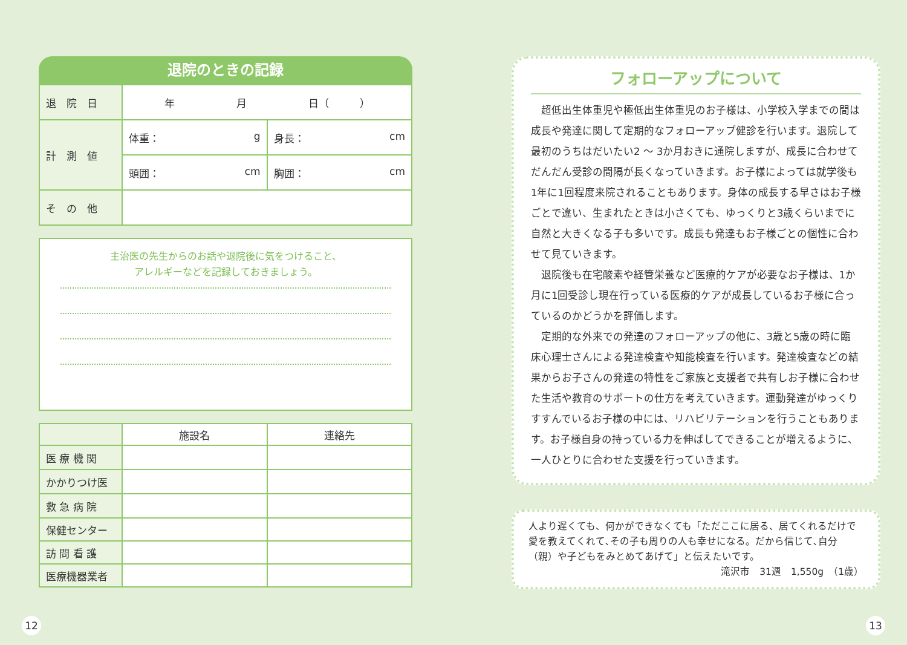退院のときの記録
| 退 院 日 | 年 月 日（ ） | |
| 計 測 値 | 体重： g | 身長： cm |
| | 頭囲： cm | 胸囲： cm |
| そ の 他 | | |
主治医の先生からのお話や退院後に気をつけること、
アレルギーなどを記録しておきましょう。
| | 施設名 | 連絡先 |
| --- | --- | --- |
| 医 療 機 関 | | |
| かかりつけ医 | | |
| 救 急 病 院 | | |
| 保健センター | | |
| 訪 問 看 護 | | |
| 医療機器業者 | | |
フォローアップについて
超低出生体重児や極低出生体重児のお子様は、小学校入学までの間は成長や発達に関して定期的なフォローアップ健診を行います。退院して最初のうちはだいたい2 ～ 3か月おきに通院しますが、成長に合わせてだんだん受診の間隔が長くなっていきます。お子様によっては就学後も1年に1回程度来院されることもあります。身体の成長する早さはお子様ごとで違い、生まれたときは小さくても、ゆっくりと3歳くらいまでに自然と大きくなる子も多いです。成長も発達もお子様ごとの個性に合わせて見ていきます。
退院後も在宅酸素や経管栄養など医療的ケアが必要なお子様は、1か月に1回受診し現在行っている医療的ケアが成長しているお子様に合っているのかどうかを評価します。
定期的な外来での発達のフォローアップの他に、3歳と5歳の時に臨床心理士さんによる発達検査や知能検査を行います。発達検査などの結果からお子さんの発達の特性をご家族と支援者で共有しお子様に合わせた生活や教育のサポートの仕方を考えていきます。運動発達がゆっくりすすんでいるお子様の中には、リハビリテーションを行うこともあります。お子様自身の持っている力を伸ばしてできることが増えるように、一人ひとりに合わせた支援を行っていきます。
人より遅くても、何かができなくても「ただここに居る、居てくれるだけで愛を教えてくれて､その子も周りの人も幸せになる。だから信じて､自分（親）や子どもをみとめてあげて」と伝えたいです。
滝沢市　31週　1,550g　（1歳）
12 13